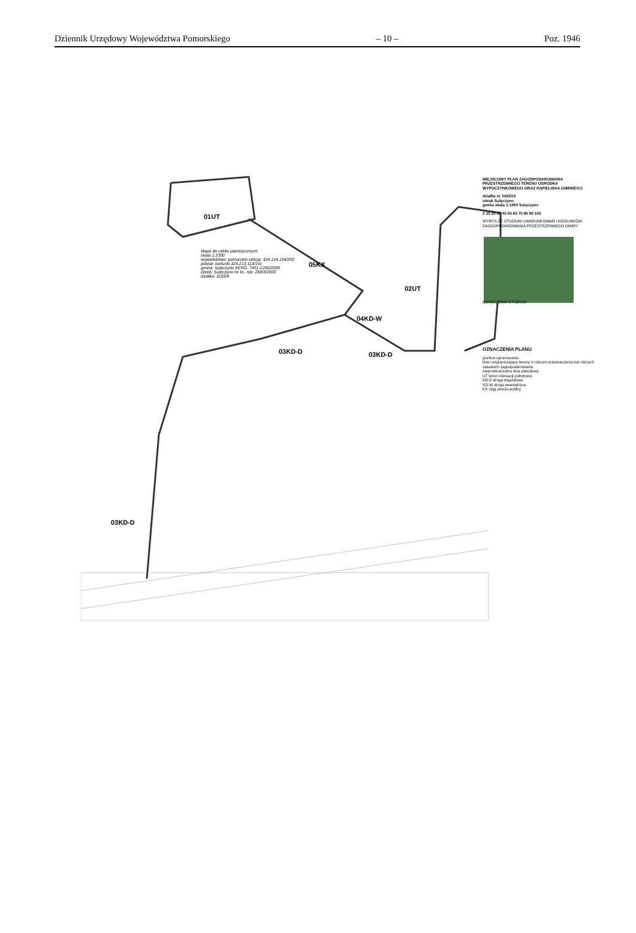Dziennik Urzędowy Województwa Pomorskiego – 10 – Poz. 1946
01UT
05KX
02UT
04KD-W
03KD-D 03KD-D
03KD-D
Mapa do celów planistycznych
skala 1:1000
województwo: pomorskie sekcja: 324.124.154/202
powiat: kartuski 324.213.113/161
gmina: Sulęczyno KERG: 7451-1200/2009
obręb: Sulęczyno Nr ks. rob: 28/03/2009
działka: 3183/8
MIEJSCOWY PLAN ZAGOSPODAROWANIA PRZESTRZENNEGO TERENU OŚRODKA WYPOCZYNKOWEGO ORAZ KĄPIELISKA GMINNEGO
działka nr 3183/10
obręb Sulęczyno
gmina skala 1:1000 Sulęczyno
0 10 20 30 40 50 60 70 80 90 100
WYRYS ZE STUDIUM UWARUNKOWAŃ I KIERUNKÓW ZAGOSPODAROWANIA PRZESTRZENNEGO GMINY
OZNACZENIA STUDIUM
OZNACZENIA PLANU
granice opracowania
linie rozgraniczające tereny o różnym przeznaczeniu lub różnych zasadach zagospodarowania
nieprzekraczalna linia zabudowy
UT teren rekreacji pobytowej
KD-D droga dojazdowa
KD-W droga wewnętrzna
KX ciąg pieszo-jezdny